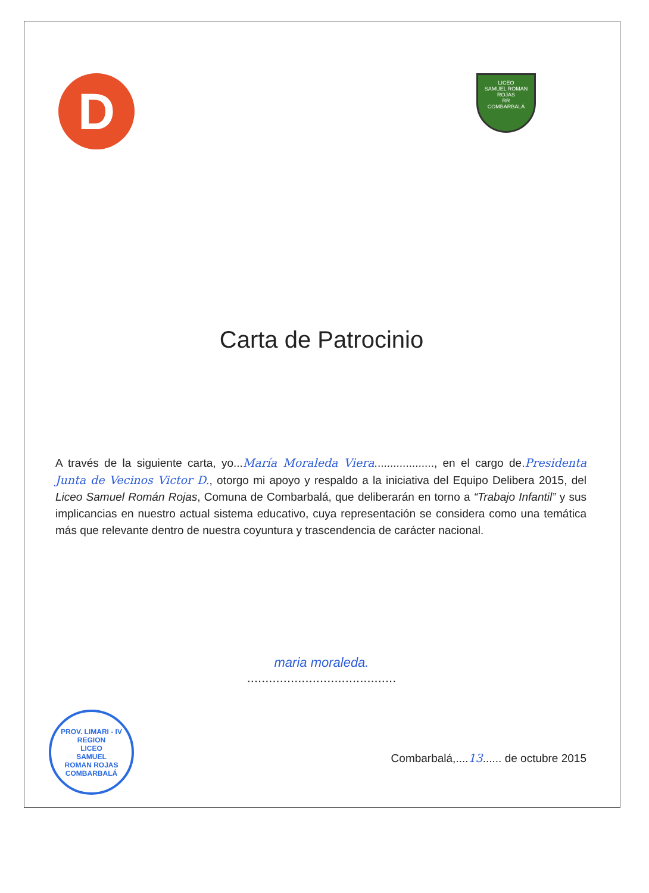D
LICEO
SAMUEL ROMAN ROJAS
RR
COMBARBALÁ
Carta de Patrocinio
A través de la siguiente carta, yo...María Moraleda Viera..................., en el cargo de.Presidenta Junta de Vecinos Victor D., otorgo mi apoyo y respaldo a la iniciativa del Equipo Delibera 2015, del Liceo Samuel Román Rojas, Comuna de Combarbalá, que deliberarán en torno a “Trabajo Infantil” y sus implicancias en nuestro actual sistema educativo, cuya representación se considera como una temática más que relevante dentro de nuestra coyuntura y trascendencia de carácter nacional.
maria moraleda.
.........................................
PROV. LIMARI - IV REGION
LICEO
SAMUEL
ROMAN ROJAS
COMBARBALÁ
Combarbalá,....13...... de octubre 2015